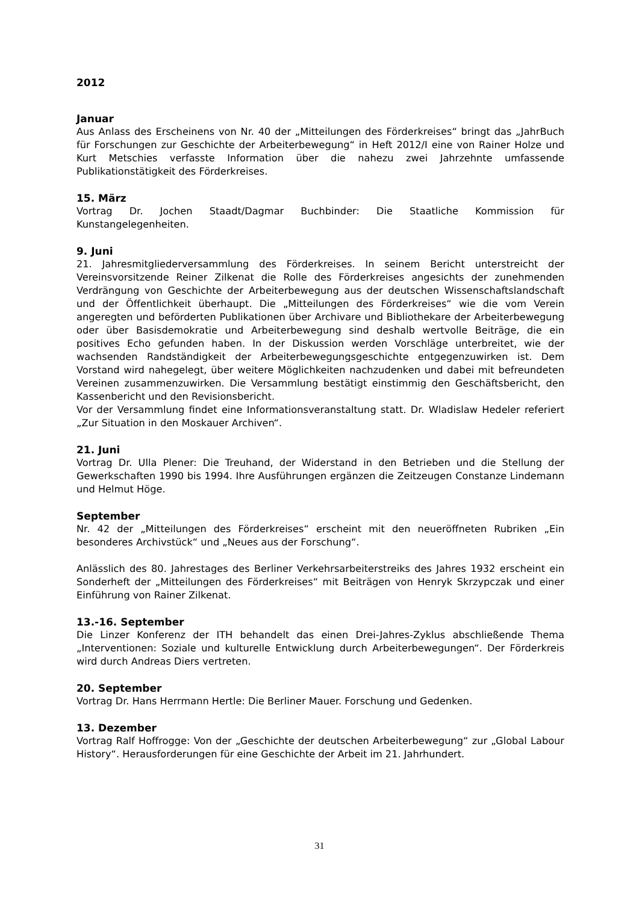2012
Januar
Aus Anlass des Erscheinens von Nr. 40 der „Mitteilungen des Förderkreises“ bringt das „JahrBuch für Forschungen zur Geschichte der Arbeiterbewegung“ in Heft 2012/I eine von Rainer Holze und Kurt Metschies verfasste Information über die nahezu zwei Jahrzehnte umfassende Publikationstätigkeit des Förderkreises.
15. März
Vortrag Dr. Jochen Staadt/Dagmar Buchbinder: Die Staatliche Kommission für Kunstangelegenheiten.
9. Juni
21. Jahresmitgliederversammlung des Förderkreises. In seinem Bericht unterstreicht der Vereinsvorsitzende Reiner Zilkenat die Rolle des Förderkreises angesichts der zunehmenden Verdrängung von Geschichte der Arbeiterbewegung aus der deutschen Wissenschaftslandschaft und der Öffentlichkeit überhaupt. Die „Mitteilungen des Förderkreises“ wie die vom Verein angeregten und beförderten Publikationen über Archivare und Bibliothekare der Arbeiterbewegung oder über Basisdemokratie und Arbeiterbewegung sind deshalb wertvolle Beiträge, die ein positives Echo gefunden haben. In der Diskussion werden Vorschläge unterbreitet, wie der wachsenden Randständigkeit der Arbeiterbewegungsgeschichte entgegenzuwirken ist. Dem Vorstand wird nahegelegt, über weitere Möglichkeiten nachzudenken und dabei mit befreundeten Vereinen zusammenzuwirken. Die Versammlung bestätigt einstimmig den Geschäftsbericht, den Kassenbericht und den Revisionsbericht.
Vor der Versammlung findet eine Informationsveranstaltung statt. Dr. Wladislaw Hedeler referiert „Zur Situation in den Moskauer Archiven“.
21. Juni
Vortrag Dr. Ulla Plener: Die Treuhand, der Widerstand in den Betrieben und die Stellung der Gewerkschaften 1990 bis 1994. Ihre Ausführungen ergänzen die Zeitzeugen Constanze Lindemann und Helmut Höge.
September
Nr. 42 der „Mitteilungen des Förderkreises“ erscheint mit den neueröffneten Rubriken „Ein besonderes Archivstück“ und „Neues aus der Forschung“.
Anlässlich des 80. Jahrestages des Berliner Verkehrsarbeiterstreiks des Jahres 1932 erscheint ein Sonderheft der „Mitteilungen des Förderkreises“ mit Beiträgen von Henryk Skrzypczak und einer Einführung von Rainer Zilkenat.
13.-16. September
Die Linzer Konferenz der ITH behandelt das einen Drei-Jahres-Zyklus abschließende Thema „Interventionen: Soziale und kulturelle Entwicklung durch Arbeiterbewegungen“. Der Förderkreis wird durch Andreas Diers vertreten.
20. September
Vortrag Dr. Hans Herrmann Hertle: Die Berliner Mauer. Forschung und Gedenken.
13. Dezember
Vortrag Ralf Hoffrogge: Von der „Geschichte der deutschen Arbeiterbewegung“ zur „Global Labour History“. Herausforderungen für eine Geschichte der Arbeit im 21. Jahrhundert.
31